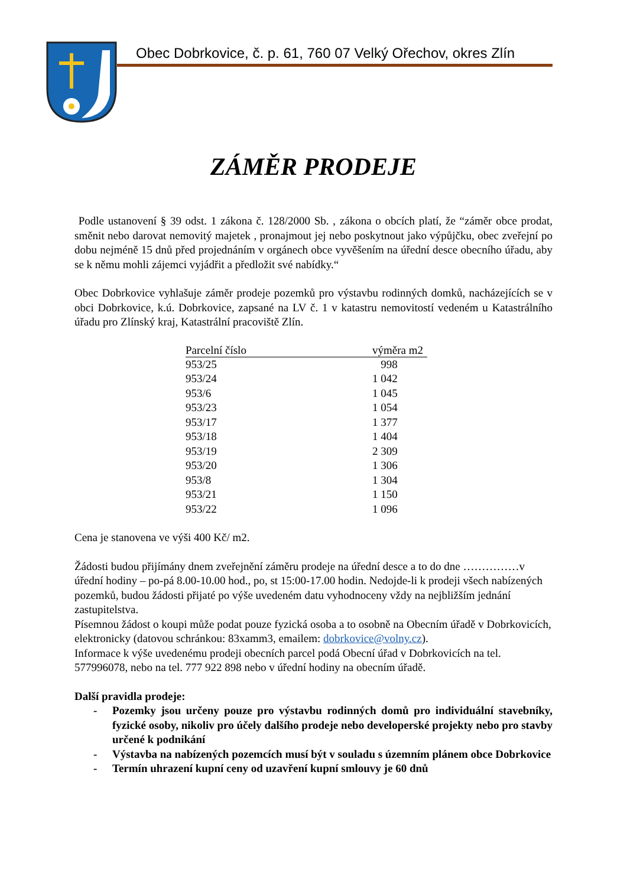Obec Dobrkovice, č. p. 61, 760 07 Velký Ořechov, okres Zlín
ZÁMĚR PRODEJE
Podle ustanovení § 39 odst. 1 zákona č. 128/2000 Sb. , zákona o obcích platí, že “záměr obce prodat, směnit nebo darovat nemovitý majetek , pronajmout jej nebo poskytnout jako výpůjčku, obec zveřejní po dobu nejméně 15 dnů před projednáním v orgánech obce vyvěšením na úřední desce obecního úřadu, aby se k němu mohli zájemci vyjádřit a předložit své nabídky.“
Obec Dobrkovice vyhlašuje záměr prodeje pozemků pro výstavbu rodinných domků, nacházejících se v obci Dobrkovice, k.ú. Dobrkovice, zapsané na LV č. 1 v katastru nemovitostí vedeném u Katastrálního úřadu pro Zlínský kraj, Katastrální pracoviště Zlín.
| Parcelní číslo | výměra m2 |
| --- | --- |
| 953/25 | 998 |
| 953/24 | 1 042 |
| 953/6 | 1 045 |
| 953/23 | 1 054 |
| 953/17 | 1 377 |
| 953/18 | 1 404 |
| 953/19 | 2 309 |
| 953/20 | 1 306 |
| 953/8 | 1 304 |
| 953/21 | 1 150 |
| 953/22 | 1 096 |
Cena je stanovena ve výši 400 Kč/ m2.
Žádosti budou přijímány dnem zveřejnění záměru prodeje na úřední desce a to do dne ……………v úřední hodiny – po-pá 8.00-10.00 hod., po, st 15:00-17.00 hodin. Nedojde-li k prodeji všech nabízených pozemků, budou žádosti přijaté po výše uvedeném datu vyhodnoceny vždy na nejbližším jednání zastupitelstva.
Písemnou žádost o koupi může podat pouze fyzická osoba a to osobně na Obecním úřadě v Dobrkovicích, elektronicky (datovou schránkou: 83xamm3, emailem: dobrkovice@volny.cz).
Informace k výše uvedenému prodeji obecních parcel podá Obecní úřad v Dobrkovicích na tel. 577996078, nebo na tel. 777 922 898 nebo v úřední hodiny na obecním úřadě.
Další pravidla prodeje:
- Pozemky jsou určeny pouze pro výstavbu rodinných domů pro individuální stavebníky, fyzické osoby, nikoliv pro účely dalšího prodeje nebo developerské projekty nebo pro stavby určené k podnikání
- Výstavba na nabízených pozemcích musí být v souladu s územním plánem obce Dobrkovice
- Termín uhrazení kupní ceny od uzavření kupní smlouvy je 60 dnů